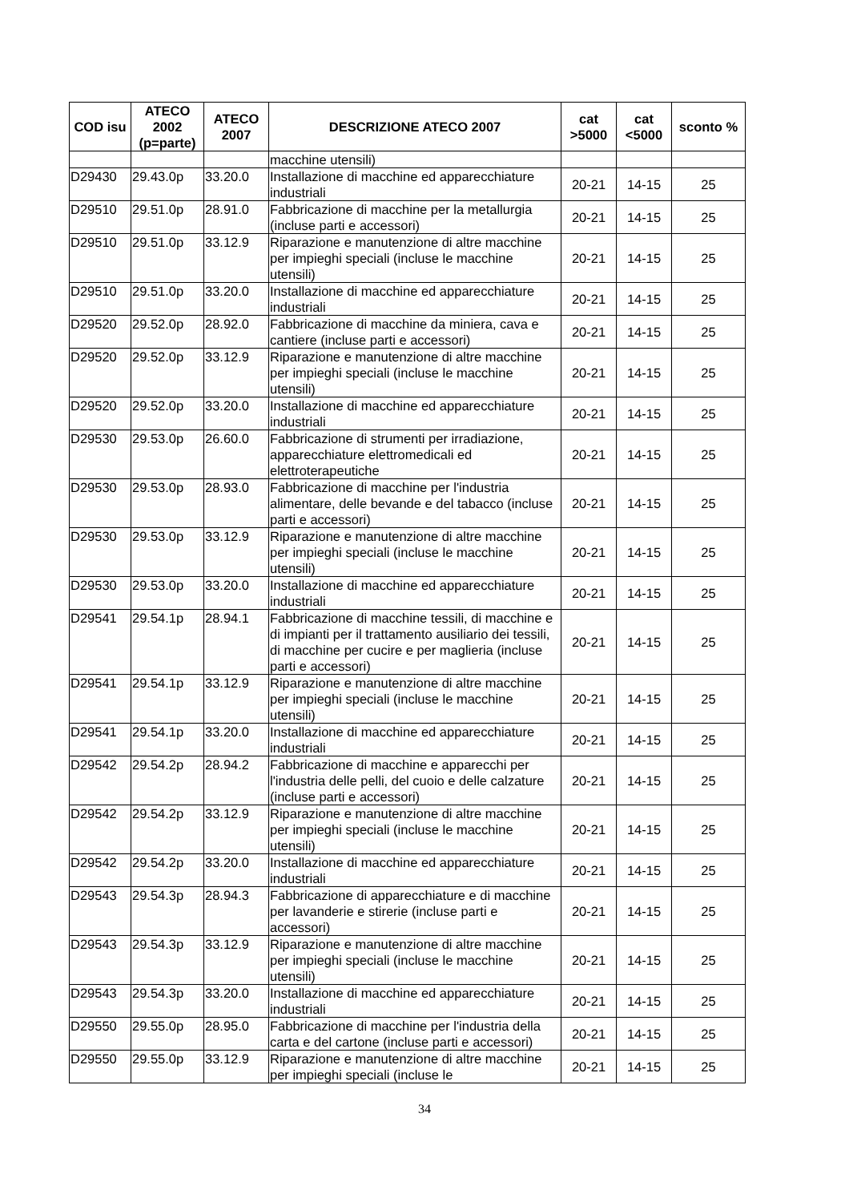| COD isu | ATECO 2002 (p=parte) | ATECO 2007 | DESCRIZIONE ATECO 2007 | cat >5000 | cat <5000 | sconto % |
| --- | --- | --- | --- | --- | --- | --- |
| | | | macchine utensili) | | | |
| D29430 | 29.43.0p | 33.20.0 | Installazione di macchine ed apparecchiature industriali | 20-21 | 14-15 | 25 |
| D29510 | 29.51.0p | 28.91.0 | Fabbricazione di macchine per la metallurgia (incluse parti e accessori) | 20-21 | 14-15 | 25 |
| D29510 | 29.51.0p | 33.12.9 | Riparazione e manutenzione di altre macchine per impieghi speciali (incluse le macchine utensili) | 20-21 | 14-15 | 25 |
| D29510 | 29.51.0p | 33.20.0 | Installazione di macchine ed apparecchiature industriali | 20-21 | 14-15 | 25 |
| D29520 | 29.52.0p | 28.92.0 | Fabbricazione di macchine da miniera, cava e cantiere (incluse parti e accessori) | 20-21 | 14-15 | 25 |
| D29520 | 29.52.0p | 33.12.9 | Riparazione e manutenzione di altre macchine per impieghi speciali (incluse le macchine utensili) | 20-21 | 14-15 | 25 |
| D29520 | 29.52.0p | 33.20.0 | Installazione di macchine ed apparecchiature industriali | 20-21 | 14-15 | 25 |
| D29530 | 29.53.0p | 26.60.0 | Fabbricazione di strumenti per irradiazione, apparecchiature elettromedicali ed elettroterapeutiche | 20-21 | 14-15 | 25 |
| D29530 | 29.53.0p | 28.93.0 | Fabbricazione di macchine per l'industria alimentare, delle bevande e del tabacco (incluse parti e accessori) | 20-21 | 14-15 | 25 |
| D29530 | 29.53.0p | 33.12.9 | Riparazione e manutenzione di altre macchine per impieghi speciali (incluse le macchine utensili) | 20-21 | 14-15 | 25 |
| D29530 | 29.53.0p | 33.20.0 | Installazione di macchine ed apparecchiature industriali | 20-21 | 14-15 | 25 |
| D29541 | 29.54.1p | 28.94.1 | Fabbricazione di macchine tessili, di macchine e di impianti per il trattamento ausiliario dei tessili, di macchine per cucire e per maglieria (incluse parti e accessori) | 20-21 | 14-15 | 25 |
| D29541 | 29.54.1p | 33.12.9 | Riparazione e manutenzione di altre macchine per impieghi speciali (incluse le macchine utensili) | 20-21 | 14-15 | 25 |
| D29541 | 29.54.1p | 33.20.0 | Installazione di macchine ed apparecchiature industriali | 20-21 | 14-15 | 25 |
| D29542 | 29.54.2p | 28.94.2 | Fabbricazione di macchine e apparecchi per l'industria delle pelli, del cuoio e delle calzature (incluse parti e accessori) | 20-21 | 14-15 | 25 |
| D29542 | 29.54.2p | 33.12.9 | Riparazione e manutenzione di altre macchine per impieghi speciali (incluse le macchine utensili) | 20-21 | 14-15 | 25 |
| D29542 | 29.54.2p | 33.20.0 | Installazione di macchine ed apparecchiature industriali | 20-21 | 14-15 | 25 |
| D29543 | 29.54.3p | 28.94.3 | Fabbricazione di apparecchiature e di macchine per lavanderie e stirerie (incluse parti e accessori) | 20-21 | 14-15 | 25 |
| D29543 | 29.54.3p | 33.12.9 | Riparazione e manutenzione di altre macchine per impieghi speciali (incluse le macchine utensili) | 20-21 | 14-15 | 25 |
| D29543 | 29.54.3p | 33.20.0 | Installazione di macchine ed apparecchiature industriali | 20-21 | 14-15 | 25 |
| D29550 | 29.55.0p | 28.95.0 | Fabbricazione di macchine per l'industria della carta e del cartone (incluse parti e accessori) | 20-21 | 14-15 | 25 |
| D29550 | 29.55.0p | 33.12.9 | Riparazione e manutenzione di altre macchine per impieghi speciali (incluse le | 20-21 | 14-15 | 25 |
34